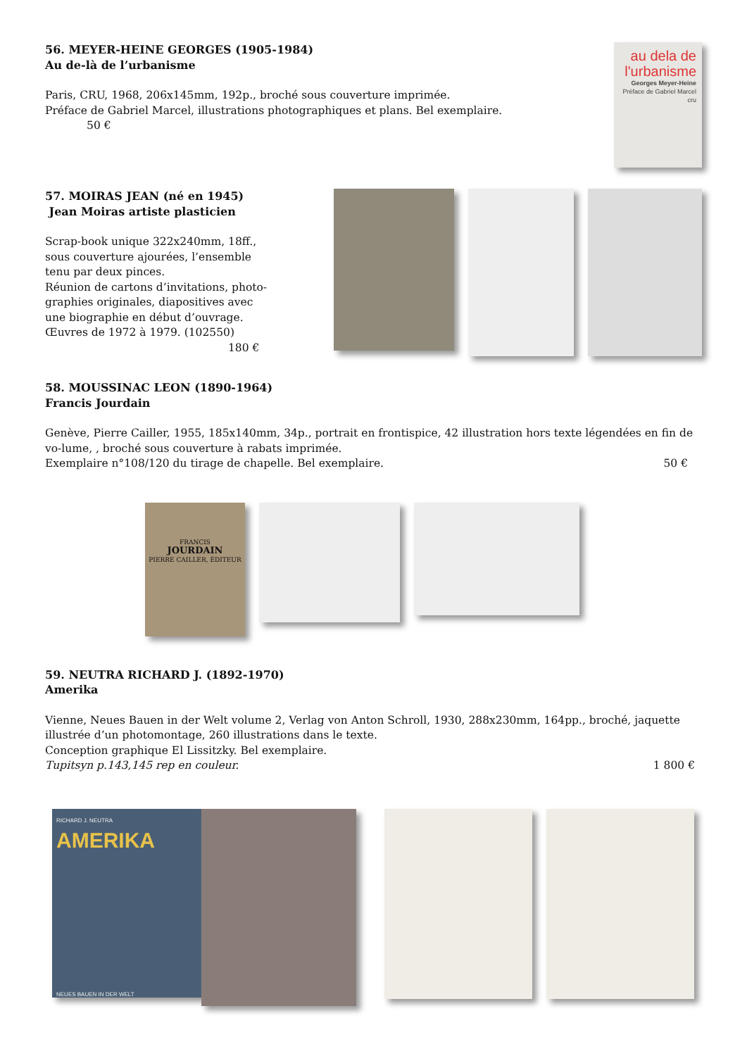56. MEYER-HEINE GEORGES (1905-1984)
Au de-là de l’urbanisme
Paris, CRU, 1968, 206x145mm, 192p., broché sous couverture imprimée.
Préface de Gabriel Marcel, illustrations photographiques et plans. Bel exemplaire. 50 €
au dela de
l'urbanisme
Georges Meyer-Heine
Préface de Gabriel Marcel
cru
57. MOIRAS JEAN (né en 1945)
Jean Moiras artiste plasticien
Scrap-book unique 322x240mm, 18ff., sous couverture ajourées, l’ensemble tenu par deux pinces.
Réunion de cartons d’invitations, photo-graphies originales, diapositives avec une biographie en début d’ouvrage. Œuvres de 1972 à 1979. (102550)
180 €
58. MOUSSINAC LEON (1890-1964)
Francis Jourdain
Genève, Pierre Cailler, 1955, 185x140mm, 34p., portrait en frontispice, 42 illustration hors texte légendées en fin de vo-lume, , broché sous couverture à rabats imprimée.
Exemplaire n°108/120 du tirage de chapelle. Bel exemplaire. 50 €
FRANCIS
JOURDAIN
PIERRE CAILLER, ÉDITEUR
59. NEUTRA RICHARD J. (1892-1970)
Amerika
Vienne, Neues Bauen in der Welt volume 2, Verlag von Anton Schroll, 1930, 288x230mm, 164pp., broché, jaquette illustrée d’un photomontage, 260 illustrations dans le texte.
Conception graphique El Lissitzky. Bel exemplaire.
Tupitsyn p.143,145 rep en couleur. 1 800 €
RICHARD J. NEUTRA
AMERIKA
NEUES BAUEN IN DER WELT